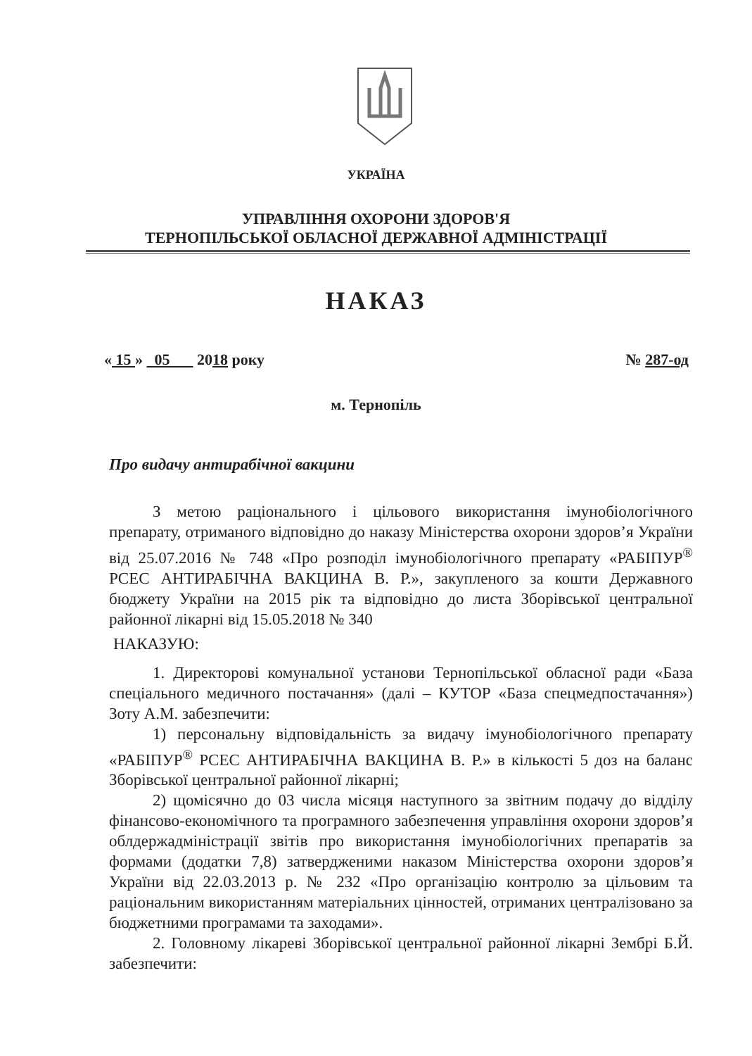УКРАЇНА
УПРАВЛІННЯ ОХОРОНИ ЗДОРОВ'Я
ТЕРНОПІЛЬСЬКОЇ ОБЛАСНОЇ ДЕРЖАВНОЇ АДМІНІСТРАЦІЇ
НАКАЗ
« 15 » 05 2018 року № 287-од
м. Тернопіль
Про видачу антирабічної вакцини
З метою раціонального і цільового використання імунобіологічного препарату, отриманого відповідно до наказу Міністерства охорони здоров’я України від 25.07.2016 № 748 «Про розподіл імунобіологічного препарату «РАБІПУР<sup>®</sup> PCEC АНТИРАБІЧНА ВАКЦИНА В. Р.», закупленого за кошти Державного бюджету України на 2015 рік та відповідно до листа Зборівської центральної районної лікарні від 15.05.2018 № 340
НАКАЗУЮ:
1. Директорові комунальної установи Тернопільської обласної ради «База спеціального медичного постачання» (далі – КУТОР «База спецмедпостачання») Зоту А.М. забезпечити:
1) персональну відповідальність за видачу імунобіологічного препарату «РАБІПУР<sup>®</sup> PCEC АНТИРАБІЧНА ВАКЦИНА В. Р.» в кількості 5 доз на баланс Зборівської центральної районної лікарні;
2) щомісячно до 03 числа місяця наступного за звітним подачу до відділу фінансово-економічного та програмного забезпечення управління охорони здоров’я облдержадміністрації звітів про використання імунобіологічних препаратів за формами (додатки 7,8) затвердженими наказом Міністерства охорони здоров’я України від 22.03.2013 р. № 232 «Про організацію контролю за цільовим та раціональним використанням матеріальних цінностей, отриманих централізовано за бюджетними програмами та заходами».
2. Головному лікареві Зборівської центральної районної лікарні Зембрі Б.Й. забезпечити: